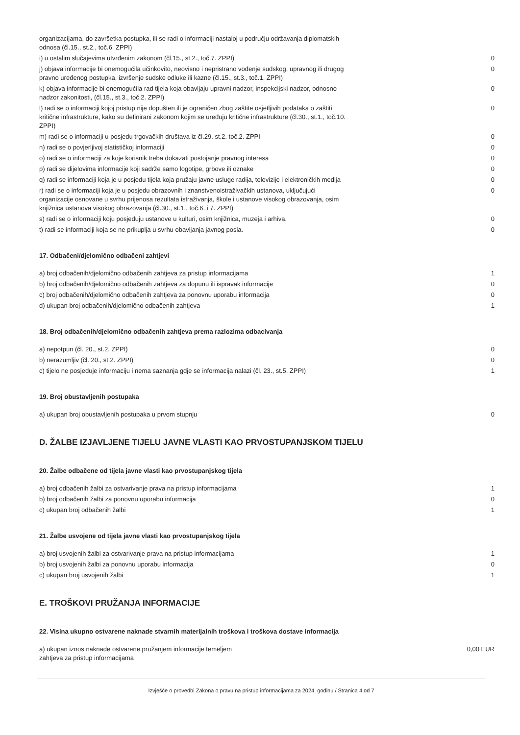| organizacijama, do završetka postupka, ili se radi o informaciji nastaloj u području održavanja diplomatskih odnosa (čl.15., st.2., toč.6. ZPPI) | |
| i) u ostalim slučajevima utvrđenim zakonom (čl.15., st.2., toč.7. ZPPI) | 0 |
| j) objava informacije bi onemogućila učinkovito, neovisno i nepristrano vođenje sudskog, upravnog ili drugog pravno uređenog postupka, izvršenje sudske odluke ili kazne (čl.15., st.3., toč.1. ZPPI) | 0 |
| k) objava informacije bi onemogućila rad tijela koja obavljaju upravni nadzor, inspekcijski nadzor, odnosno nadzor zakonitosti, (čl.15., st.3., toč.2. ZPPI) | 0 |
| l) radi se o informaciji kojoj pristup nije dopušten ili je ograničen zbog zaštite osjetljivih podataka o zaštiti kritične infrastrukture, kako su definirani zakonom kojim se uređuju kritične infrastrukture (čl.30., st.1., toč.10. ZPPI) | 0 |
| m) radi se o informaciji u posjedu trgovačkih društava iz čl.29. st.2. toč.2. ZPPI | 0 |
| n) radi se o povjerljivoj statističkoj informaciji | 0 |
| o) radi se o informaciji za koje korisnik treba dokazati postojanje pravnog interesa | 0 |
| p) radi se dijelovima informacije koji sadrže samo logotipe, grbove ili oznake | 0 |
| q) radi se informaciji koja je u posjedu tijela koja pružaju javne usluge radija, televizije i elektroničkih medija | 0 |
| r) radi se o informaciji koja je u posjedu obrazovnih i znanstvenoistraživačkih ustanova, uključujući organizacije osnovane u svrhu prijenosa rezultata istraživanja, škole i ustanove visokog obrazovanja, osim knjižnica ustanova visokog obrazovanja (čl.30., st.1., toč.6. i 7. ZPPI) | 0 |
| s) radi se o informaciji koju posjeduju ustanove u kulturi, osim knjižnica, muzeja i arhiva, | 0 |
| t) radi se informaciji koja se ne prikuplja u svrhu obavljanja javnog posla. | 0 |
17. Odbačeni/djelomično odbačeni zahtjevi
| a) broj odbačenih/djelomično odbačenih zahtjeva za pristup informacijama | 1 |
| b) broj odbačenih/djelomično odbačenih zahtjeva za dopunu ili ispravak informacije | 0 |
| c) broj odbačenih/djelomično odbačenih zahtjeva za ponovnu uporabu informacija | 0 |
| d) ukupan broj odbačenih/djelomično odbačenih zahtjeva | 1 |
18. Broj odbačenih/djelomično odbačenih zahtjeva prema razlozima odbacivanja
| a) nepotpun (čl. 20., st.2. ZPPI) | 0 |
| b) nerazumljiv (čl. 20., st.2. ZPPI) | 0 |
| c) tijelo ne posjeduje informaciju i nema saznanja gdje se informacija nalazi (čl. 23., st.5. ZPPI) | 1 |
19. Broj obustavljenih postupaka
| a) ukupan broj obustavljenih postupaka u prvom stupnju | 0 |
D. ŽALBE IZJAVLJENE TIJELU JAVNE VLASTI KAO PRVOSTUPANJSKOM TIJELU
20. Žalbe odbačene od tijela javne vlasti kao prvostupanjskog tijela
| a) broj odbačenih žalbi za ostvarivanje prava na pristup informacijama | 1 |
| b) broj odbačenih žalbi za ponovnu uporabu informacija | 0 |
| c) ukupan broj odbačenih žalbi | 1 |
21. Žalbe usvojene od tijela javne vlasti kao prvostupanjskog tijela
| a) broj usvojenih žalbi za ostvarivanje prava na pristup informacijama | 1 |
| b) broj usvojenih žalbi za ponovnu uporabu informacija | 0 |
| c) ukupan broj usvojenih žalbi | 1 |
E. TROŠKOVI PRUŽANJA INFORMACIJE
22. Visina ukupno ostvarene naknade stvarnih materijalnih troškova i troškova dostave informacija
| a) ukupan iznos naknade ostvarene pružanjem informacije temeljem zahtjeva za pristup informacijama | 0,00 EUR |
Izvješće o provedbi Zakona o pravu na pristup informacijama za 2024. godinu / Stranica 4 od 7